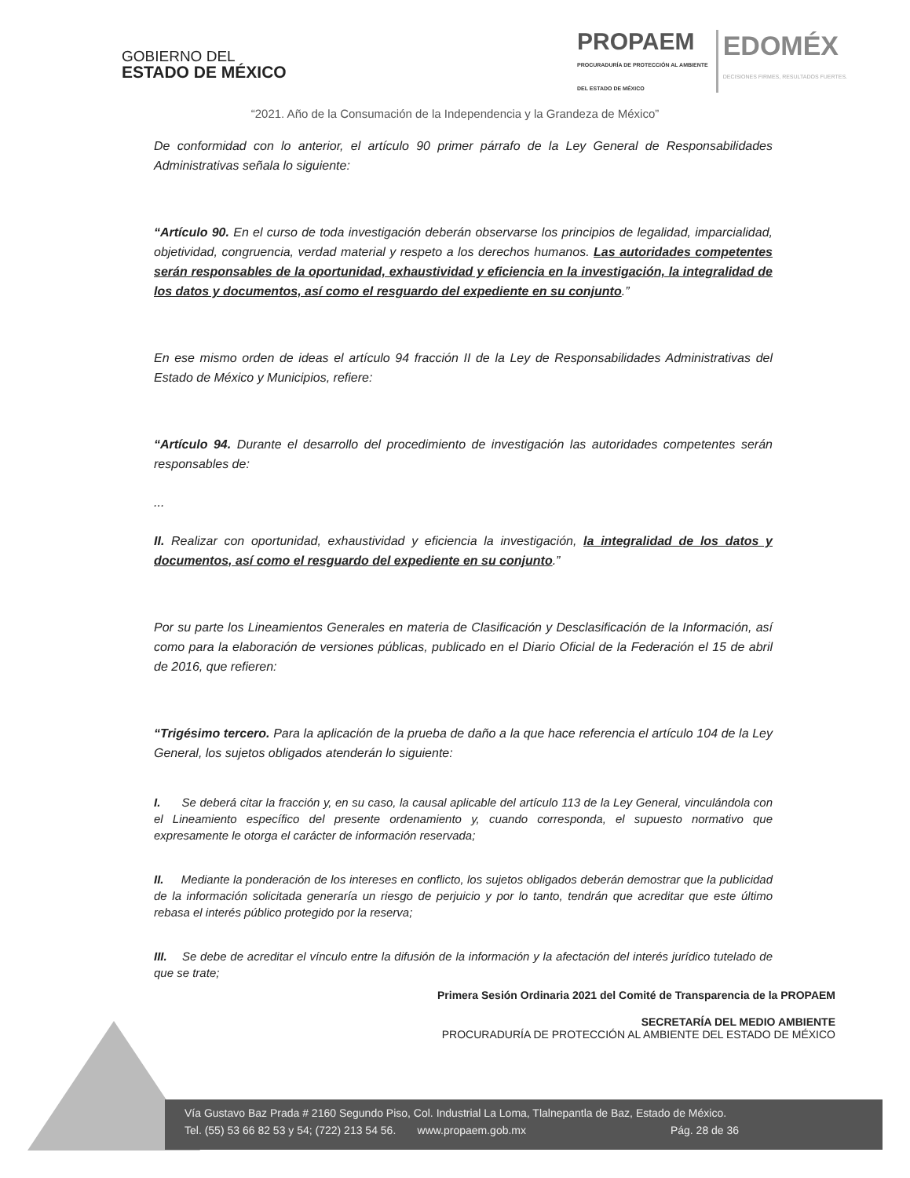GOBIERNO DEL
ESTADO DE MÉXICO
PROPAEM
PROCURADURÍA DE PROTECCIÓN AL AMBIENTE
DEL ESTADO DE MÉXICO
EDOMÉX
DECISIONES FIRMES, RESULTADOS FUERTES.
“2021. Año de la Consumación de la Independencia y la Grandeza de México”
De conformidad con lo anterior, el artículo 90 primer párrafo de la Ley General de Responsabilidades Administrativas señala lo siguiente:
“Artículo 90. En el curso de toda investigación deberán observarse los principios de legalidad, imparcialidad, objetividad, congruencia, verdad material y respeto a los derechos humanos. Las autoridades competentes serán responsables de la oportunidad, exhaustividad y eficiencia en la investigación, la integralidad de los datos y documentos, así como el resguardo del expediente en su conjunto.”
En ese mismo orden de ideas el artículo 94 fracción II de la Ley de Responsabilidades Administrativas del Estado de México y Municipios, refiere:
“Artículo 94. Durante el desarrollo del procedimiento de investigación las autoridades competentes serán responsables de:
...
II. Realizar con oportunidad, exhaustividad y eficiencia la investigación, la integralidad de los datos y documentos, así como el resguardo del expediente en su conjunto.”
Por su parte los Lineamientos Generales en materia de Clasificación y Desclasificación de la Información, así como para la elaboración de versiones públicas, publicado en el Diario Oficial de la Federación el 15 de abril de 2016, que refieren:
“Trigésimo tercero. Para la aplicación de la prueba de daño a la que hace referencia el artículo 104 de la Ley General, los sujetos obligados atenderán lo siguiente:
I. Se deberá citar la fracción y, en su caso, la causal aplicable del artículo 113 de la Ley General, vinculándola con el Lineamiento específico del presente ordenamiento y, cuando corresponda, el supuesto normativo que expresamente le otorga el carácter de información reservada;
II. Mediante la ponderación de los intereses en conflicto, los sujetos obligados deberán demostrar que la publicidad de la información solicitada generaría un riesgo de perjuicio y por lo tanto, tendrán que acreditar que este último rebasa el interés público protegido por la reserva;
III. Se debe de acreditar el vínculo entre la difusión de la información y la afectación del interés jurídico tutelado de que se trate;
Primera Sesión Ordinaria 2021 del Comité de Transparencia de la PROPAEM
SECRETARÍA DEL MEDIO AMBIENTE
PROCURADURÍA DE PROTECCIÓN AL AMBIENTE DEL ESTADO DE MÉXICO
Vía Gustavo Baz Prada # 2160 Segundo Piso, Col. Industrial La Loma, Tlalnepantla de Baz, Estado de México.
Tel. (55) 53 66 82 53 y 54; (722) 213 54 56. www.propaem.gob.mx Pág. 28 de 36